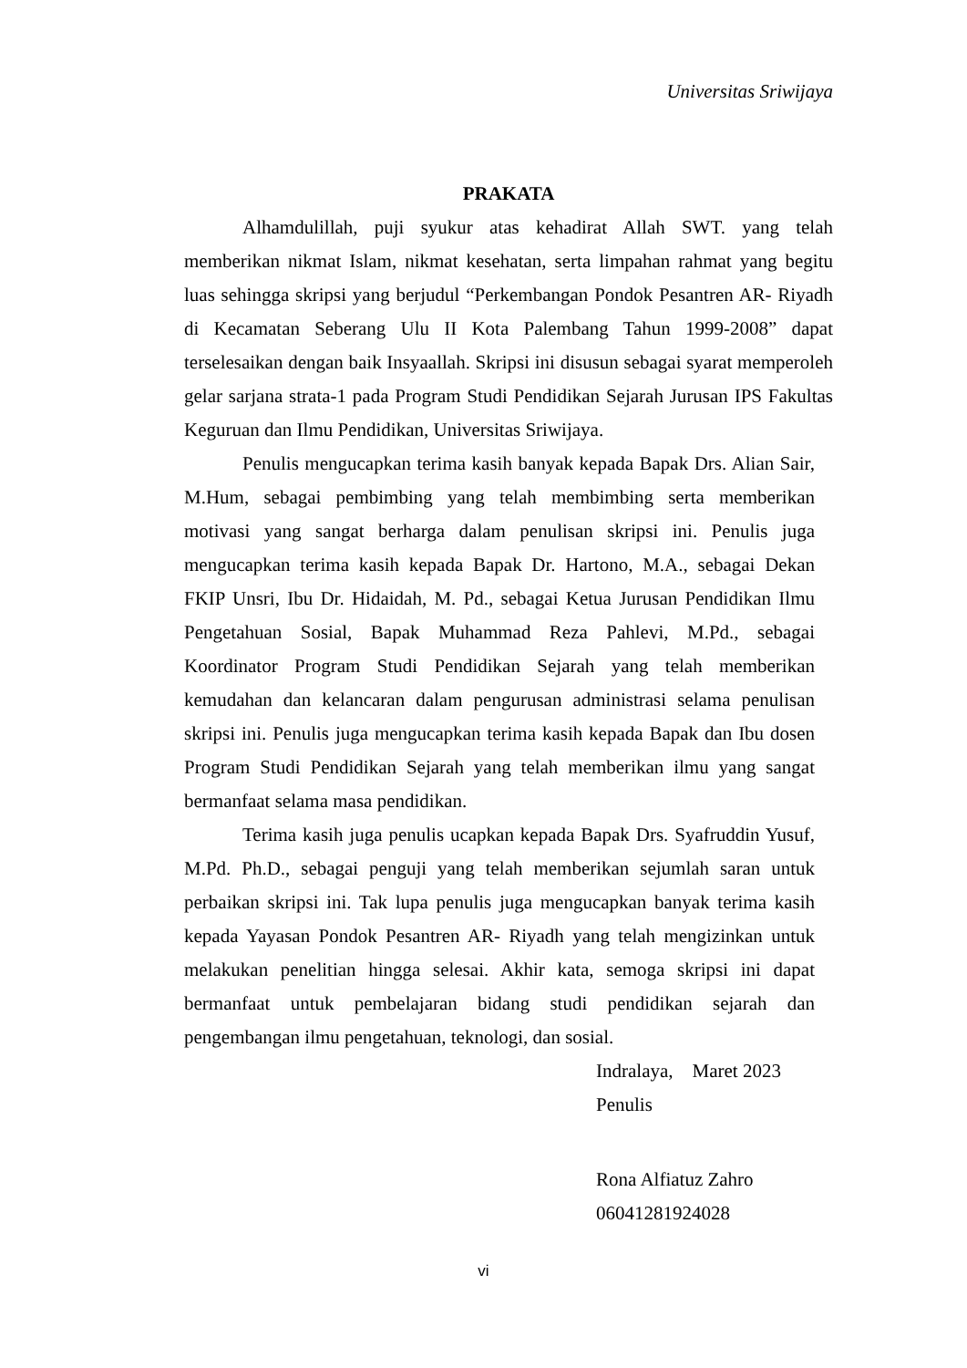Universitas Sriwijaya
PRAKATA
Alhamdulillah, puji syukur atas kehadirat Allah SWT. yang telah memberikan nikmat Islam, nikmat kesehatan, serta limpahan rahmat yang begitu luas sehingga skripsi yang berjudul “Perkembangan Pondok Pesantren AR- Riyadh di Kecamatan Seberang Ulu II Kota Palembang Tahun 1999-2008” dapat terselesaikan dengan baik Insyaallah. Skripsi ini disusun sebagai syarat memperoleh gelar sarjana strata-1 pada Program Studi Pendidikan Sejarah Jurusan IPS Fakultas Keguruan dan Ilmu Pendidikan, Universitas Sriwijaya.
Penulis mengucapkan terima kasih banyak kepada Bapak Drs. Alian Sair, M.Hum, sebagai pembimbing yang telah membimbing serta memberikan motivasi yang sangat berharga dalam penulisan skripsi ini. Penulis juga mengucapkan terima kasih kepada Bapak Dr. Hartono, M.A., sebagai Dekan FKIP Unsri, Ibu Dr. Hidaidah, M. Pd., sebagai Ketua Jurusan Pendidikan Ilmu Pengetahuan Sosial, Bapak Muhammad Reza Pahlevi, M.Pd., sebagai Koordinator Program Studi Pendidikan Sejarah yang telah memberikan kemudahan dan kelancaran dalam pengurusan administrasi selama penulisan skripsi ini. Penulis juga mengucapkan terima kasih kepada Bapak dan Ibu dosen Program Studi Pendidikan Sejarah yang telah memberikan ilmu yang sangat bermanfaat selama masa pendidikan.
Terima kasih juga penulis ucapkan kepada Bapak Drs. Syafruddin Yusuf, M.Pd. Ph.D., sebagai penguji yang telah memberikan sejumlah saran untuk perbaikan skripsi ini. Tak lupa penulis juga mengucapkan banyak terima kasih kepada Yayasan Pondok Pesantren AR- Riyadh yang telah mengizinkan untuk melakukan penelitian hingga selesai. Akhir kata, semoga skripsi ini dapat bermanfaat untuk pembelajaran bidang studi pendidikan sejarah dan pengembangan ilmu pengetahuan, teknologi, dan sosial.
Indralaya, Maret 2023
Penulis
Rona Alfiatuz Zahro
06041281924028
vi